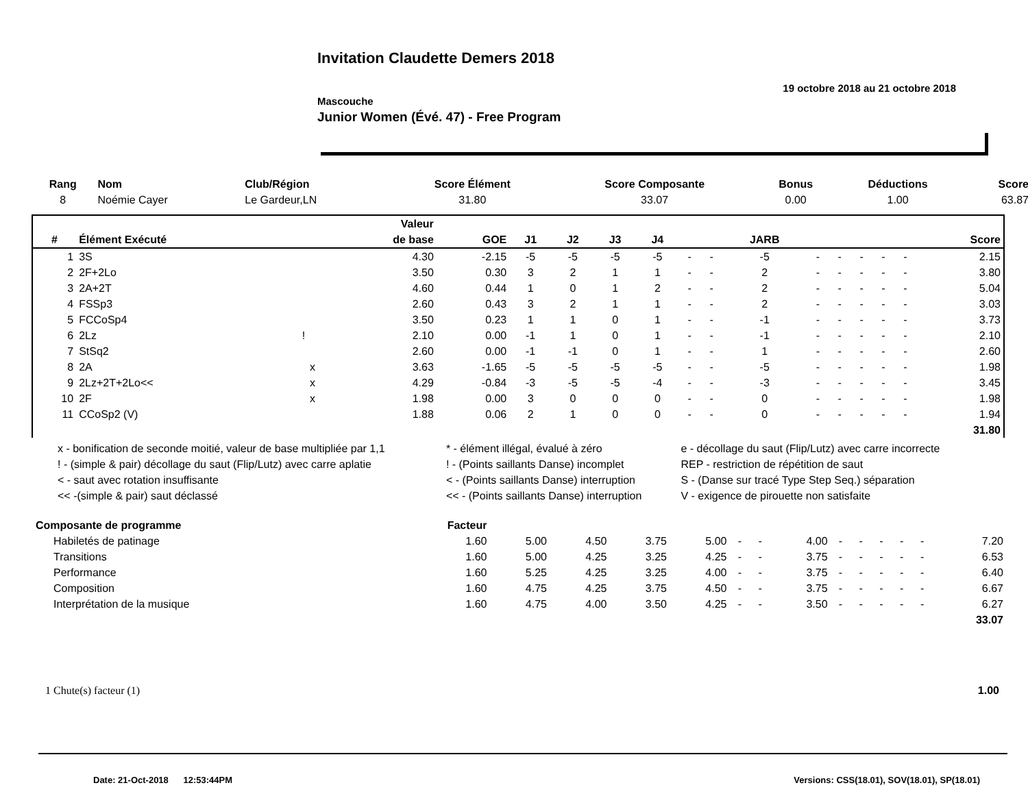Invitation Claudette Demers 2018
19 octobre 2018 au 21 octobre 2018
Mascouche
Junior Women (Évé. 47) - Free Program
| Rang | Nom | Club/Région | Score Élément | Score Composante | Bonus | Déductions | Score |
| --- | --- | --- | --- | --- | --- | --- | --- |
| 8 | Noémie Cayer | Le Gardeur,LN | 31.80 | 33.07 | 0.00 | 1.00 | 63.87 |
| | | | Valeur | | | | | | | | | | | | | | |
| --- | --- | --- | --- | --- | --- | --- | --- | --- | --- | --- | --- | --- | --- | --- | --- | --- | --- |
| # | Élément Exécuté | | de base | GOE | J1 | J2 | J3 | J4 | | | JARB | | | | | | Score |
| 1 | 3S | | 4.30 | -2.15 | -5 | -5 | -5 | -5 | - | - | -5 | - | - | - | - | - | 2.15 |
| 2 | 2F+2Lo | | 3.50 | 0.30 | 3 | 2 | 1 | 1 | - | - | 2 | - | - | - | - | - | 3.80 |
| 3 | 2A+2T | | 4.60 | 0.44 | 1 | 0 | 1 | 2 | - | - | 2 | - | - | - | - | - | 5.04 |
| 4 | FSSp3 | | 2.60 | 0.43 | 3 | 2 | 1 | 1 | - | - | 2 | - | - | - | - | - | 3.03 |
| 5 | FCCoSp4 | | 3.50 | 0.23 | 1 | 1 | 0 | 1 | - | - | -1 | - | - | - | - | - | 3.73 |
| 6 | 2Lz | ! | 2.10 | 0.00 | -1 | 1 | 0 | 1 | - | - | -1 | - | - | - | - | - | 2.10 |
| 7 | StSq2 | | 2.60 | 0.00 | -1 | -1 | 0 | 1 | - | - | 1 | - | - | - | - | - | 2.60 |
| 8 | 2A | x | 3.63 | -1.65 | -5 | -5 | -5 | -5 | - | - | -5 | - | - | - | - | - | 1.98 |
| 9 | 2Lz+2T+2Lo<< | x | 4.29 | -0.84 | -3 | -5 | -5 | -4 | - | - | -3 | - | - | - | - | - | 3.45 |
| 10 | 2F | x | 1.98 | 0.00 | 3 | 0 | 0 | 0 | - | - | 0 | - | - | - | - | - | 1.98 |
| 11 | CCoSp2 (V) | | 1.88 | 0.06 | 2 | 1 | 0 | 0 | - | - | 0 | - | - | - | - | - | 1.94 |
| | | | | | | | | | | | | | | | | | 31.80 |
| x - bonification de seconde moitié, valeur de base multipliée par 1,1 | * - élément illégal, évalué à zéro | e - décollage du saut (Flip/Lutz) avec carre incorrecte |
| ! - (simple & pair) décollage du saut (Flip/Lutz) avec carre aplatie | ! - (Points saillants Danse) incomplet | REP - restriction de répétition de saut |
| < - saut avec rotation insuffisante | < - (Points saillants Danse) interruption | S - (Danse sur tracé Type Step Seq.) séparation |
| << -(simple & pair) saut déclassé | << - (Points saillants Danse) interruption | V - exigence de pirouette non satisfaite |
| Composante de programme | Facteur | | | | | | | | | | | | | |
| --- | --- | --- | --- | --- | --- | --- | --- | --- | --- | --- | --- | --- | --- | --- |
| Habiletés de patinage | 1.60 | 5.00 | 4.50 | 3.75 | 5.00 | - | - | 4.00 | - | - | - | - | - | 7.20 |
| Transitions | 1.60 | 5.00 | 4.25 | 3.25 | 4.25 | - | - | 3.75 | - | - | - | - | - | 6.53 |
| Performance | 1.60 | 5.25 | 4.25 | 3.25 | 4.00 | - | - | 3.75 | - | - | - | - | - | 6.40 |
| Composition | 1.60 | 4.75 | 4.25 | 3.75 | 4.50 | - | - | 3.75 | - | - | - | - | - | 6.67 |
| Interprétation de la musique | 1.60 | 4.75 | 4.00 | 3.50 | 4.25 | - | - | 3.50 | - | - | - | - | - | 6.27 |
| | | | | | | | | | | | | | | 33.07 |
| 1 Chute(s) facteur (1) | 1.00 |
Date: 21-Oct-2018 12:53:44PM Versions: CSS(18.01), SOV(18.01), SP(18.01)